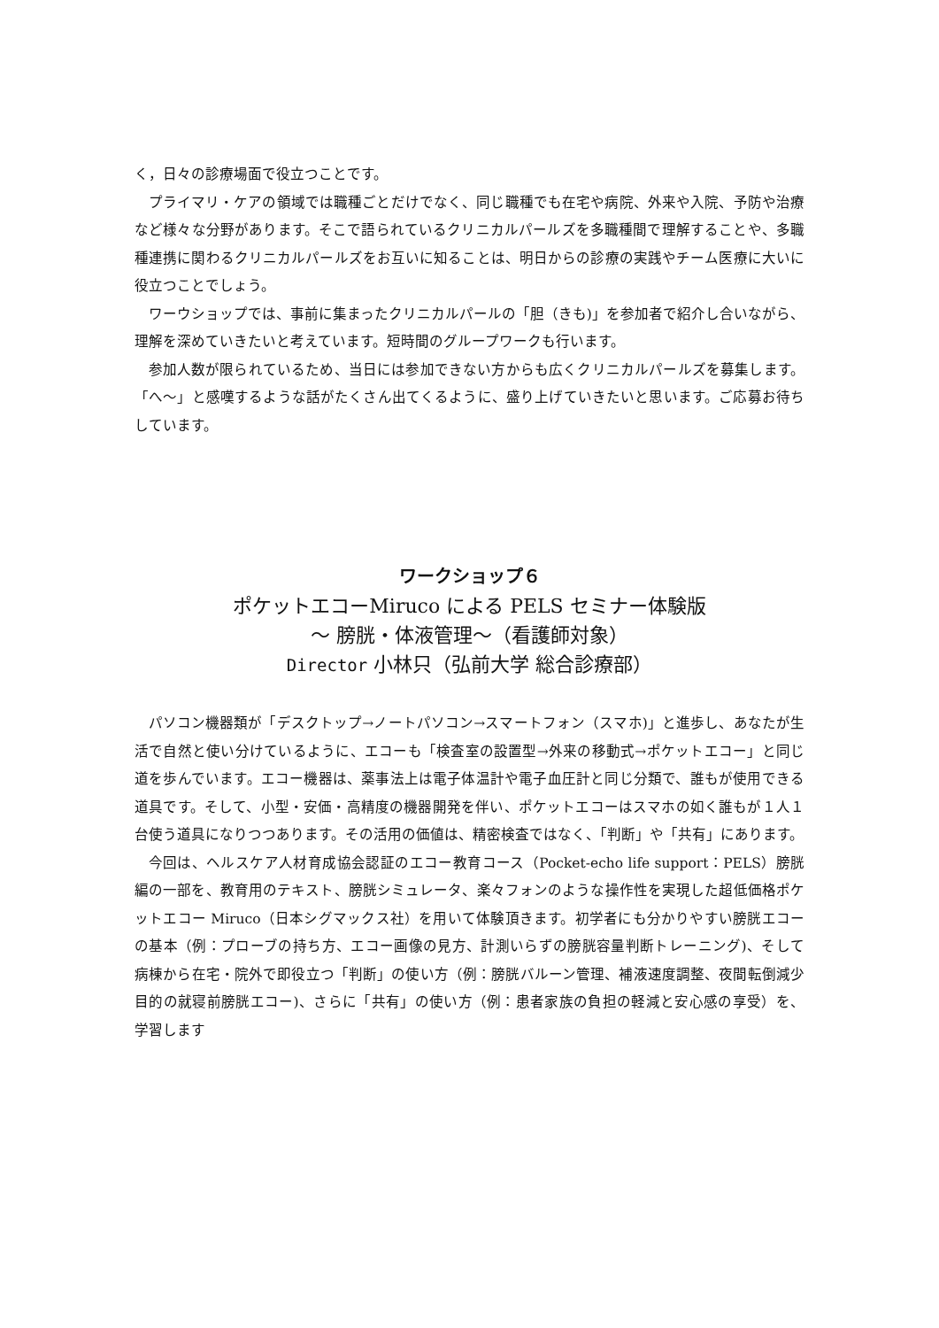く，日々の診療場面で役立つことです。
プライマリ・ケアの領域では職種ごとだけでなく、同じ職種でも在宅や病院、外来や入院、予防や治療など様々な分野があります。そこで語られているクリニカルパールズを多職種間で理解することや、多職種連携に関わるクリニカルパールズをお互いに知ることは、明日からの診療の実践やチーム医療に大いに役立つことでしょう。
ワーウショップでは、事前に集まったクリニカルパールの「胆（きも)」を参加者で紹介し合いながら、理解を深めていきたいと考えています。短時間のグループワークも行います。
参加人数が限られているため、当日には参加できない方からも広くクリニカルパールズを募集します。「へ～」と感嘆するような話がたくさん出てくるように、盛り上げていきたいと思います。ご応募お待ちしています。
ワークショップ６
ポケットエコーMiruco による PELS セミナー体験版
～ 膀胱・体液管理～（看護師対象）
Director 小林只（弘前大学 総合診療部）
パソコン機器類が「デスクトップ→ノートパソコン→スマートフォン（スマホ)」と進歩し、あなたが生活で自然と使い分けているように、エコーも「検査室の設置型→外来の移動式→ポケットエコー」と同じ道を歩んでいます。エコー機器は、薬事法上は電子体温計や電子血圧計と同じ分類で、誰もが使用できる道具です。そして、小型・安価・高精度の機器開発を伴い、ポケットエコーはスマホの如く誰もが１人１台使う道具になりつつあります。その活用の価値は、精密検査ではなく、「判断」や「共有」にあります。
今回は、ヘルスケア人材育成協会認証のエコー教育コース（Pocket-echo life support：PELS）膀胱編の一部を、教育用のテキスト、膀胱シミュレータ、楽々フォンのような操作性を実現した超低価格ポケットエコー Miruco（日本シグマックス社）を用いて体験頂きます。初学者にも分かりやすい膀胱エコーの基本（例：プローブの持ち方、エコー画像の見方、計測いらずの膀胱容量判断トレーニング)、そして病棟から在宅・院外で即役立つ「判断」の使い方（例：膀胱バルーン管理、補液速度調整、夜間転倒減少目的の就寝前膀胱エコー)、さらに「共有」の使い方（例：患者家族の負担の軽減と安心感の享受）を、学習します